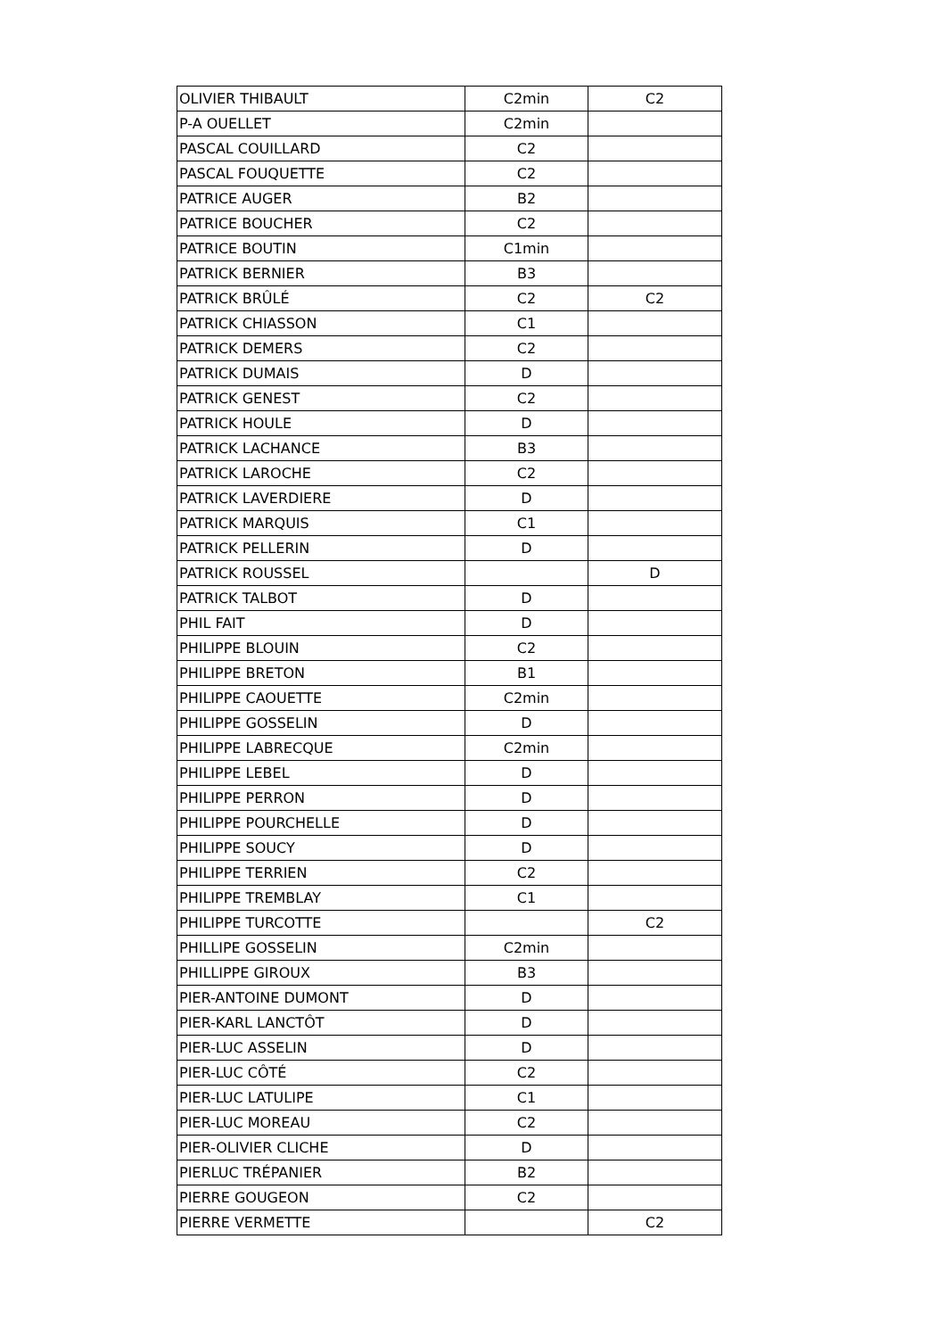| OLIVIER THIBAULT | C2min | C2 |
| P-A OUELLET | C2min | |
| PASCAL COUILLARD | C2 | |
| PASCAL FOUQUETTE | C2 | |
| PATRICE AUGER | B2 | |
| PATRICE BOUCHER | C2 | |
| PATRICE BOUTIN | C1min | |
| PATRICK BERNIER | B3 | |
| PATRICK BRÛLÉ | C2 | C2 |
| PATRICK CHIASSON | C1 | |
| PATRICK DEMERS | C2 | |
| PATRICK DUMAIS | D | |
| PATRICK GENEST | C2 | |
| PATRICK HOULE | D | |
| PATRICK LACHANCE | B3 | |
| PATRICK LAROCHE | C2 | |
| PATRICK LAVERDIERE | D | |
| PATRICK MARQUIS | C1 | |
| PATRICK PELLERIN | D | |
| PATRICK ROUSSEL | | D |
| PATRICK TALBOT | D | |
| PHIL FAIT | D | |
| PHILIPPE BLOUIN | C2 | |
| PHILIPPE BRETON | B1 | |
| PHILIPPE CAOUETTE | C2min | |
| PHILIPPE GOSSELIN | D | |
| PHILIPPE LABRECQUE | C2min | |
| PHILIPPE LEBEL | D | |
| PHILIPPE PERRON | D | |
| PHILIPPE POURCHELLE | D | |
| PHILIPPE SOUCY | D | |
| PHILIPPE TERRIEN | C2 | |
| PHILIPPE TREMBLAY | C1 | |
| PHILIPPE TURCOTTE | | C2 |
| PHILLIPE GOSSELIN | C2min | |
| PHILLIPPE GIROUX | B3 | |
| PIER-ANTOINE DUMONT | D | |
| PIER-KARL LANCTÔT | D | |
| PIER-LUC ASSELIN | D | |
| PIER-LUC CÔTÉ | C2 | |
| PIER-LUC LATULIPE | C1 | |
| PIER-LUC MOREAU | C2 | |
| PIER-OLIVIER CLICHE | D | |
| PIERLUC TRÉPANIER | B2 | |
| PIERRE GOUGEON | C2 | |
| PIERRE VERMETTE | | C2 |